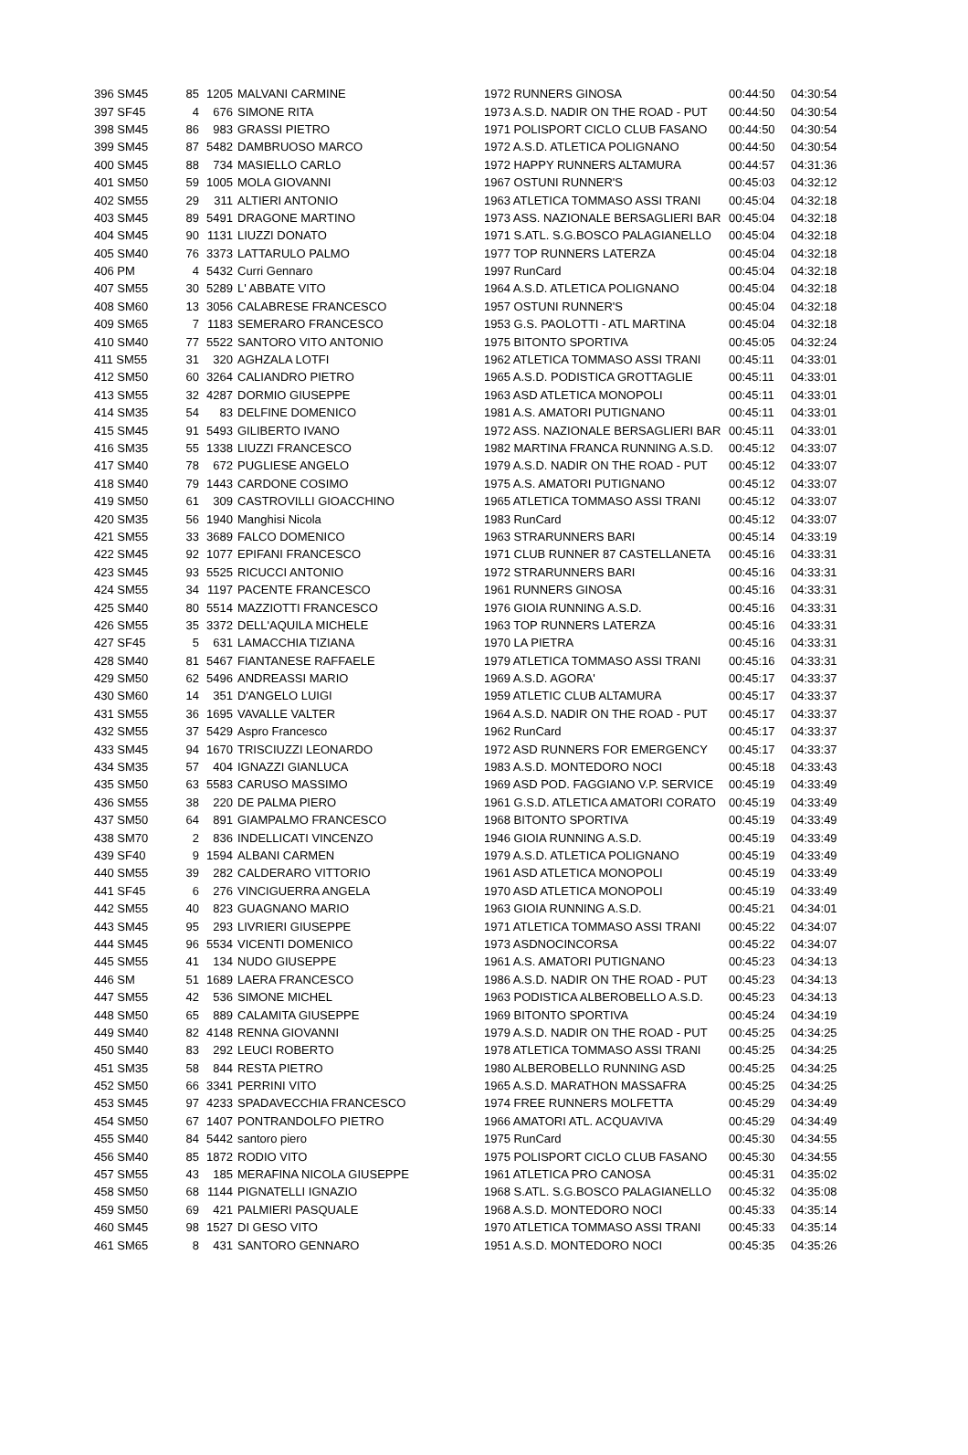| 396 SM45 | 85 | 1205 | MALVANI CARMINE | 1972 RUNNERS GINOSA | 00:44:50 | 04:30:54 |
| 397 SF45 | 4 | 676 | SIMONE RITA | 1973 A.S.D. NADIR ON THE ROAD - PUT | 00:44:50 | 04:30:54 |
| 398 SM45 | 86 | 983 | GRASSI PIETRO | 1971 POLISPORT CICLO CLUB FASANO | 00:44:50 | 04:30:54 |
| 399 SM45 | 87 | 5482 | DAMBRUOSO MARCO | 1972 A.S.D. ATLETICA POLIGNANO | 00:44:50 | 04:30:54 |
| 400 SM45 | 88 | 734 | MASIELLO CARLO | 1972 HAPPY RUNNERS ALTAMURA | 00:44:57 | 04:31:36 |
| 401 SM50 | 59 | 1005 | MOLA GIOVANNI | 1967 OSTUNI RUNNER'S | 00:45:03 | 04:32:12 |
| 402 SM55 | 29 | 311 | ALTIERI ANTONIO | 1963 ATLETICA TOMMASO ASSI TRANI | 00:45:04 | 04:32:18 |
| 403 SM45 | 89 | 5491 | DRAGONE MARTINO | 1973 ASS. NAZIONALE BERSAGLIERI BAR | 00:45:04 | 04:32:18 |
| 404 SM45 | 90 | 1131 | LIUZZI DONATO | 1971 S.ATL. S.G.BOSCO PALAGIANELLO | 00:45:04 | 04:32:18 |
| 405 SM40 | 76 | 3373 | LATTARULO PALMO | 1977 TOP RUNNERS LATERZA | 00:45:04 | 04:32:18 |
| 406 PM | 4 | 5432 | Curri Gennaro | 1997 RunCard | 00:45:04 | 04:32:18 |
| 407 SM55 | 30 | 5289 | L' ABBATE VITO | 1964 A.S.D. ATLETICA POLIGNANO | 00:45:04 | 04:32:18 |
| 408 SM60 | 13 | 3056 | CALABRESE FRANCESCO | 1957 OSTUNI RUNNER'S | 00:45:04 | 04:32:18 |
| 409 SM65 | 7 | 1183 | SEMERARO FRANCESCO | 1953 G.S. PAOLOTTI - ATL MARTINA | 00:45:04 | 04:32:18 |
| 410 SM40 | 77 | 5522 | SANTORO VITO ANTONIO | 1975 BITONTO SPORTIVA | 00:45:05 | 04:32:24 |
| 411 SM55 | 31 | 320 | AGHZALA LOTFI | 1962 ATLETICA TOMMASO ASSI TRANI | 00:45:11 | 04:33:01 |
| 412 SM50 | 60 | 3264 | CALIANDRO PIETRO | 1965 A.S.D. PODISTICA GROTTAGLIE | 00:45:11 | 04:33:01 |
| 413 SM55 | 32 | 4287 | DORMIO GIUSEPPE | 1963 ASD ATLETICA MONOPOLI | 00:45:11 | 04:33:01 |
| 414 SM35 | 54 | 83 | DELFINE DOMENICO | 1981 A.S. AMATORI PUTIGNANO | 00:45:11 | 04:33:01 |
| 415 SM45 | 91 | 5493 | GILIBERTO IVANO | 1972 ASS. NAZIONALE BERSAGLIERI BAR | 00:45:11 | 04:33:01 |
| 416 SM35 | 55 | 1338 | LIUZZI FRANCESCO | 1982 MARTINA FRANCA RUNNING A.S.D. | 00:45:12 | 04:33:07 |
| 417 SM40 | 78 | 672 | PUGLIESE ANGELO | 1979 A.S.D. NADIR ON THE ROAD - PUT | 00:45:12 | 04:33:07 |
| 418 SM40 | 79 | 1443 | CARDONE COSIMO | 1975 A.S. AMATORI PUTIGNANO | 00:45:12 | 04:33:07 |
| 419 SM50 | 61 | 309 | CASTROVILLI GIOACCHINO | 1965 ATLETICA TOMMASO ASSI TRANI | 00:45:12 | 04:33:07 |
| 420 SM35 | 56 | 1940 | Manghisi Nicola | 1983 RunCard | 00:45:12 | 04:33:07 |
| 421 SM55 | 33 | 3689 | FALCO DOMENICO | 1963 STRARUNNERS BARI | 00:45:14 | 04:33:19 |
| 422 SM45 | 92 | 1077 | EPIFANI FRANCESCO | 1971 CLUB RUNNER 87 CASTELLANETA | 00:45:16 | 04:33:31 |
| 423 SM45 | 93 | 5525 | RICUCCI ANTONIO | 1972 STRARUNNERS BARI | 00:45:16 | 04:33:31 |
| 424 SM55 | 34 | 1197 | PACENTE FRANCESCO | 1961 RUNNERS GINOSA | 00:45:16 | 04:33:31 |
| 425 SM40 | 80 | 5514 | MAZZIOTTI FRANCESCO | 1976 GIOIA RUNNING A.S.D. | 00:45:16 | 04:33:31 |
| 426 SM55 | 35 | 3372 | DELL'AQUILA MICHELE | 1963 TOP RUNNERS LATERZA | 00:45:16 | 04:33:31 |
| 427 SF45 | 5 | 631 | LAMACCHIA TIZIANA | 1970 LA PIETRA | 00:45:16 | 04:33:31 |
| 428 SM40 | 81 | 5467 | FIANTANESE RAFFAELE | 1979 ATLETICA TOMMASO ASSI TRANI | 00:45:16 | 04:33:31 |
| 429 SM50 | 62 | 5496 | ANDREASSI MARIO | 1969 A.S.D. AGORA' | 00:45:17 | 04:33:37 |
| 430 SM60 | 14 | 351 | D'ANGELO LUIGI | 1959 ATLETIC CLUB ALTAMURA | 00:45:17 | 04:33:37 |
| 431 SM55 | 36 | 1695 | VAVALLE VALTER | 1964 A.S.D. NADIR ON THE ROAD - PUT | 00:45:17 | 04:33:37 |
| 432 SM55 | 37 | 5429 | Aspro Francesco | 1962 RunCard | 00:45:17 | 04:33:37 |
| 433 SM45 | 94 | 1670 | TRISCIUZZI LEONARDO | 1972 ASD RUNNERS FOR EMERGENCY | 00:45:17 | 04:33:37 |
| 434 SM35 | 57 | 404 | IGNAZZI GIANLUCA | 1983 A.S.D. MONTEDORO NOCI | 00:45:18 | 04:33:43 |
| 435 SM50 | 63 | 5583 | CARUSO MASSIMO | 1969 ASD POD. FAGGIANO V.P. SERVICE | 00:45:19 | 04:33:49 |
| 436 SM55 | 38 | 220 | DE PALMA PIERO | 1961 G.S.D. ATLETICA AMATORI CORATO | 00:45:19 | 04:33:49 |
| 437 SM50 | 64 | 891 | GIAMPALMO FRANCESCO | 1968 BITONTO SPORTIVA | 00:45:19 | 04:33:49 |
| 438 SM70 | 2 | 836 | INDELLICATI VINCENZO | 1946 GIOIA RUNNING A.S.D. | 00:45:19 | 04:33:49 |
| 439 SF40 | 9 | 1594 | ALBANI CARMEN | 1979 A.S.D. ATLETICA POLIGNANO | 00:45:19 | 04:33:49 |
| 440 SM55 | 39 | 282 | CALDERARO VITTORIO | 1961 ASD ATLETICA MONOPOLI | 00:45:19 | 04:33:49 |
| 441 SF45 | 6 | 276 | VINCIGUERRA ANGELA | 1970 ASD ATLETICA MONOPOLI | 00:45:19 | 04:33:49 |
| 442 SM55 | 40 | 823 | GUAGNANO MARIO | 1963 GIOIA RUNNING A.S.D. | 00:45:21 | 04:34:01 |
| 443 SM45 | 95 | 293 | LIVRIERI GIUSEPPE | 1971 ATLETICA TOMMASO ASSI TRANI | 00:45:22 | 04:34:07 |
| 444 SM45 | 96 | 5534 | VICENTI DOMENICO | 1973 ASDNOCINCORSA | 00:45:22 | 04:34:07 |
| 445 SM55 | 41 | 134 | NUDO GIUSEPPE | 1961 A.S. AMATORI PUTIGNANO | 00:45:23 | 04:34:13 |
| 446 SM | 51 | 1689 | LAERA FRANCESCO | 1986 A.S.D. NADIR ON THE ROAD - PUT | 00:45:23 | 04:34:13 |
| 447 SM55 | 42 | 536 | SIMONE MICHEL | 1963 PODISTICA ALBEROBELLO A.S.D. | 00:45:23 | 04:34:13 |
| 448 SM50 | 65 | 889 | CALAMITA GIUSEPPE | 1969 BITONTO SPORTIVA | 00:45:24 | 04:34:19 |
| 449 SM40 | 82 | 4148 | RENNA GIOVANNI | 1979 A.S.D. NADIR ON THE ROAD - PUT | 00:45:25 | 04:34:25 |
| 450 SM40 | 83 | 292 | LEUCI ROBERTO | 1978 ATLETICA TOMMASO ASSI TRANI | 00:45:25 | 04:34:25 |
| 451 SM35 | 58 | 844 | RESTA PIETRO | 1980 ALBEROBELLO RUNNING ASD | 00:45:25 | 04:34:25 |
| 452 SM50 | 66 | 3341 | PERRINI VITO | 1965 A.S.D. MARATHON MASSAFRA | 00:45:25 | 04:34:25 |
| 453 SM45 | 97 | 4233 | SPADAVECCHIA FRANCESCO | 1974 FREE RUNNERS MOLFETTA | 00:45:29 | 04:34:49 |
| 454 SM50 | 67 | 1407 | PONTRANDOLFO PIETRO | 1966 AMATORI ATL. ACQUAVIVA | 00:45:29 | 04:34:49 |
| 455 SM40 | 84 | 5442 | santoro piero | 1975 RunCard | 00:45:30 | 04:34:55 |
| 456 SM40 | 85 | 1872 | RODIO VITO | 1975 POLISPORT CICLO CLUB FASANO | 00:45:30 | 04:34:55 |
| 457 SM55 | 43 | 185 | MERAFINA NICOLA GIUSEPPE | 1961 ATLETICA PRO CANOSA | 00:45:31 | 04:35:02 |
| 458 SM50 | 68 | 1144 | PIGNATELLI IGNAZIO | 1968 S.ATL. S.G.BOSCO PALAGIANELLO | 00:45:32 | 04:35:08 |
| 459 SM50 | 69 | 421 | PALMIERI PASQUALE | 1968 A.S.D. MONTEDORO NOCI | 00:45:33 | 04:35:14 |
| 460 SM45 | 98 | 1527 | DI GESO VITO | 1970 ATLETICA TOMMASO ASSI TRANI | 00:45:33 | 04:35:14 |
| 461 SM65 | 8 | 431 | SANTORO GENNARO | 1951 A.S.D. MONTEDORO NOCI | 00:45:35 | 04:35:26 |